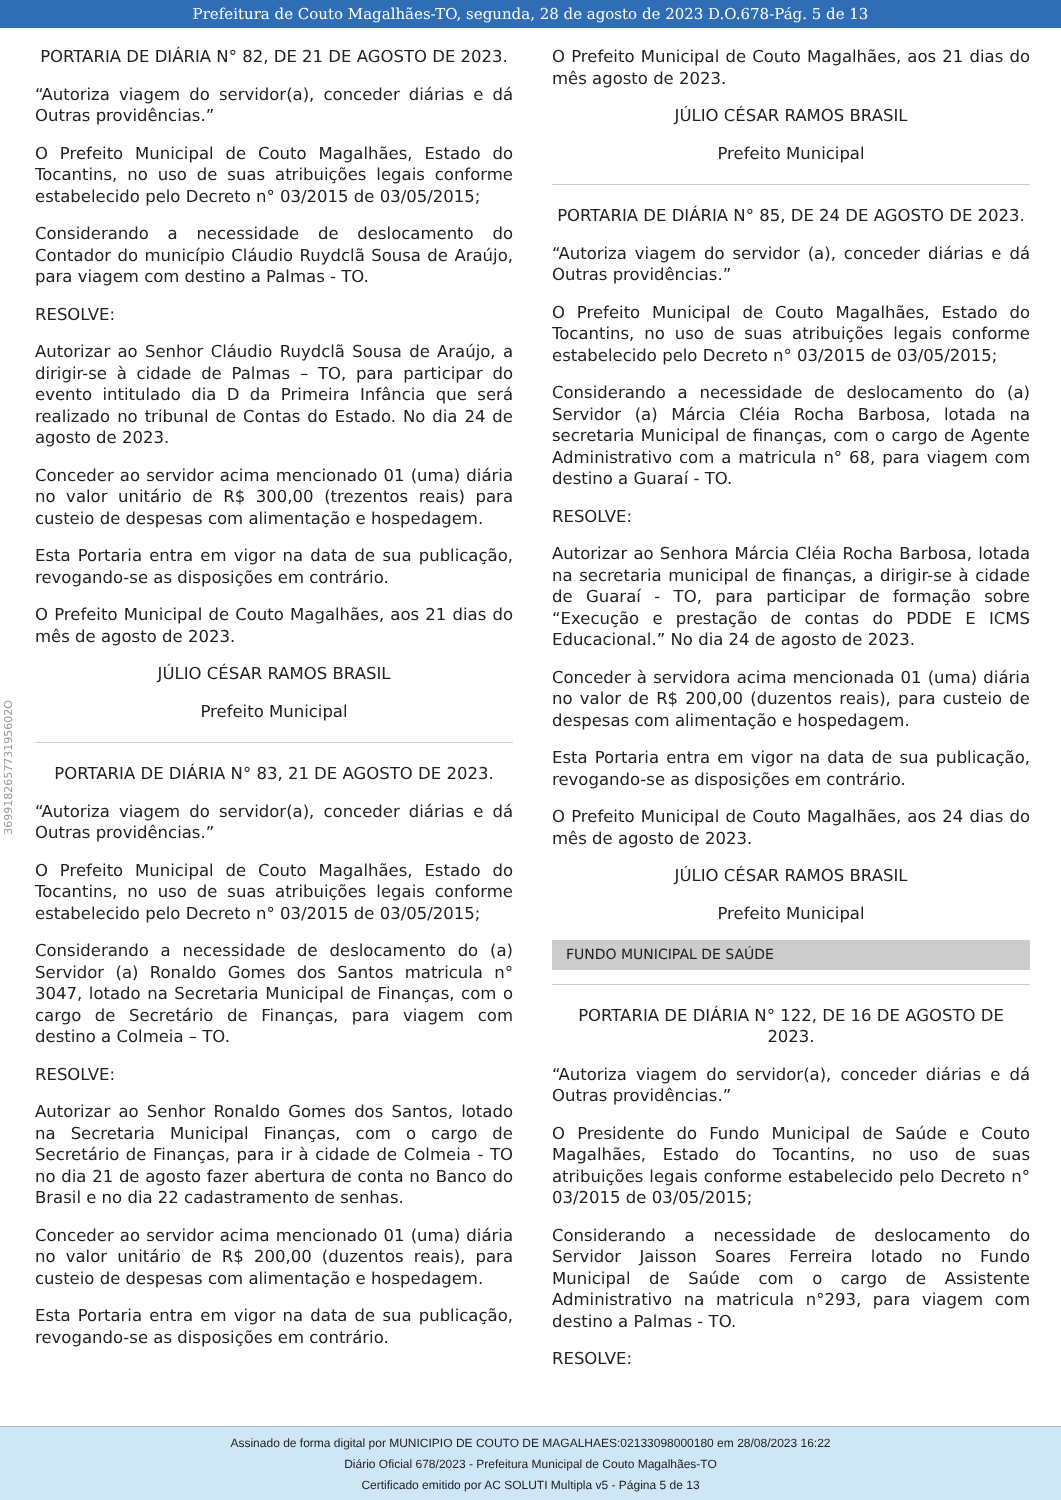Prefeitura de Couto Magalhães-TO, segunda, 28 de agosto de 2023 D.O.678-Pág. 5 de 13
369918265773195602O
PORTARIA DE DIÁRIA N° 82, DE 21 DE AGOSTO DE 2023.
“Autoriza viagem do servidor(a), conceder diárias e dá Outras providências.”
O Prefeito Municipal de Couto Magalhães, Estado do Tocantins, no uso de suas atribuições legais conforme estabelecido pelo Decreto n° 03/2015 de 03/05/2015;
Considerando a necessidade de deslocamento do Contador do município Cláudio Ruydclã Sousa de Araújo, para viagem com destino a Palmas - TO.
RESOLVE:
Autorizar ao Senhor Cláudio Ruydclã Sousa de Araújo, a dirigir-se à cidade de Palmas – TO, para participar do evento intitulado dia D da Primeira Infância que será realizado no tribunal de Contas do Estado. No dia 24 de agosto de 2023.
Conceder ao servidor acima mencionado 01 (uma) diária no valor unitário de R$ 300,00 (trezentos reais) para custeio de despesas com alimentação e hospedagem.
Esta Portaria entra em vigor na data de sua publicação, revogando-se as disposições em contrário.
O Prefeito Municipal de Couto Magalhães, aos 21 dias do mês de agosto de 2023.
JÚLIO CÉSAR RAMOS BRASIL
Prefeito Municipal
PORTARIA DE DIÁRIA N° 83, 21 DE AGOSTO DE 2023.
“Autoriza viagem do servidor(a), conceder diárias e dá Outras providências.”
O Prefeito Municipal de Couto Magalhães, Estado do Tocantins, no uso de suas atribuições legais conforme estabelecido pelo Decreto n° 03/2015 de 03/05/2015;
Considerando a necessidade de deslocamento do (a) Servidor (a) Ronaldo Gomes dos Santos matricula n° 3047, lotado na Secretaria Municipal de Finanças, com o cargo de Secretário de Finanças, para viagem com destino a Colmeia – TO.
RESOLVE:
Autorizar ao Senhor Ronaldo Gomes dos Santos, lotado na Secretaria Municipal Finanças, com o cargo de Secretário de Finanças, para ir à cidade de Colmeia - TO no dia 21 de agosto fazer abertura de conta no Banco do Brasil e no dia 22 cadastramento de senhas.
Conceder ao servidor acima mencionado 01 (uma) diária no valor unitário de R$ 200,00 (duzentos reais), para custeio de despesas com alimentação e hospedagem.
Esta Portaria entra em vigor na data de sua publicação, revogando-se as disposições em contrário.
O Prefeito Municipal de Couto Magalhães, aos 21 dias do mês agosto de 2023.
JÚLIO CÉSAR RAMOS BRASIL
Prefeito Municipal
PORTARIA DE DIÁRIA N° 85, DE 24 DE AGOSTO DE 2023.
“Autoriza viagem do servidor (a), conceder diárias e dá Outras providências.”
O Prefeito Municipal de Couto Magalhães, Estado do Tocantins, no uso de suas atribuições legais conforme estabelecido pelo Decreto n° 03/2015 de 03/05/2015;
Considerando a necessidade de deslocamento do (a) Servidor (a) Márcia Cléia Rocha Barbosa, lotada na secretaria Municipal de finanças, com o cargo de Agente Administrativo com a matricula n° 68, para viagem com destino a Guaraí - TO.
RESOLVE:
Autorizar ao Senhora Márcia Cléia Rocha Barbosa, lotada na secretaria municipal de finanças, a dirigir-se à cidade de Guaraí - TO, para participar de formação sobre “Execução e prestação de contas do PDDE E ICMS Educacional.” No dia 24 de agosto de 2023.
Conceder à servidora acima mencionada 01 (uma) diária no valor de R$ 200,00 (duzentos reais), para custeio de despesas com alimentação e hospedagem.
Esta Portaria entra em vigor na data de sua publicação, revogando-se as disposições em contrário.
O Prefeito Municipal de Couto Magalhães, aos 24 dias do mês de agosto de 2023.
JÚLIO CÉSAR RAMOS BRASIL
Prefeito Municipal
FUNDO MUNICIPAL DE SAÚDE
PORTARIA DE DIÁRIA N° 122, DE 16 DE AGOSTO DE 2023.
“Autoriza viagem do servidor(a), conceder diárias e dá Outras providências.”
O Presidente do Fundo Municipal de Saúde e Couto Magalhães, Estado do Tocantins, no uso de suas atribuições legais conforme estabelecido pelo Decreto n° 03/2015 de 03/05/2015;
Considerando a necessidade de deslocamento do Servidor Jaisson Soares Ferreira lotado no Fundo Municipal de Saúde com o cargo de Assistente Administrativo na matricula n°293, para viagem com destino a Palmas - TO.
RESOLVE:
Assinado de forma digital por MUNICIPIO DE COUTO DE MAGALHAES:02133098000180 em 28/08/2023 16:22
Diário Oficial 678/2023 - Prefeitura Municipal de Couto Magalhães-TO
Certificado emitido por AC SOLUTI Multipla v5 - Página 5 de 13